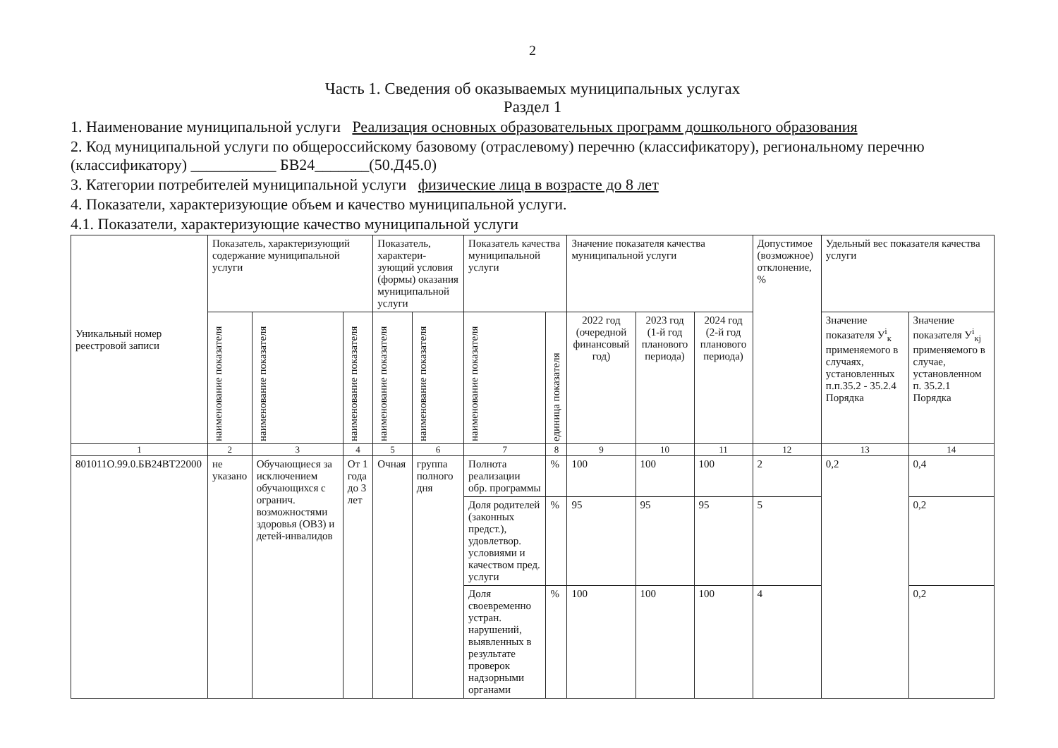2
Часть 1. Сведения об оказываемых муниципальных услугах
Раздел 1
1. Наименование муниципальной услуги Реализация основных образовательных программ дошкольного образования
2. Код муниципальной услуги по общероссийскому базовому (отраслевому) перечню (классификатору), региональному перечню (классификатору) ___________ БВ24_______(50.Д45.0)
3. Категории потребителей муниципальной услуги физические лица в возрасте до 8 лет
4. Показатели, характеризующие объем и качество муниципальной услуги.
4.1. Показатели, характеризующие качество муниципальной услуги
| Уникальный номер реестровой записи | Показатель, характеризующий содержание муниципальной услуги | | | Показатель, характери-зующий условия (формы) оказания муниципальной услуги | | Показатель качества муниципальной услуги | | Значение показателя качества муниципальной услуги | | | Допустимое (возможное) отклонение, % | Удельный вес показателя качества услуги | |
| --- | --- | --- | --- | --- | --- | --- | --- | --- | --- | --- | --- | --- | --- |
| | наименование показателя | наименование показателя | наименование показателя | наименование показателя | наименование показателя | наименование показателя | единица показателя | 2022 год (очередной финансовый год) | 2023 год (1-й год планового периода) | 2024 год (2-й год планового периода) | | Значение показателя У<sup>i</sup><sub>к</sub> применяемого в случаях, установленных п.п.35.2 - 35.2.4 Порядка | Значение показателя У<sup>i</sup><sub>кj</sub> применяемого в случае, установленном п. 35.2.1 Порядка |
| 1 | 2 | 3 | 4 | 5 | 6 | 7 | 8 | 9 | 10 | 11 | 12 | 13 | 14 |
| 801011О.99.0.БВ24ВТ22000 | не указано | Обучающиеся за исключением обучающихся с огранич. возможностями здоровья (ОВЗ) и детей-инвалидов | От 1 года до 3 лет | Очная | группа полного дня | Полнота реализации обр. программы | % | 100 | 100 | 100 | 2 | 0,2 | 0,4 |
| | | | | | | Доля родителей (законных предст.), удовлетвор. условиями и качеством пред. услуги | % | 95 | 95 | 95 | 5 | | 0,2 |
| | | | | | | Доля своевременно устран. нарушений, выявленных в результате проверок надзорными органами | % | 100 | 100 | 100 | 4 | | 0,2 |